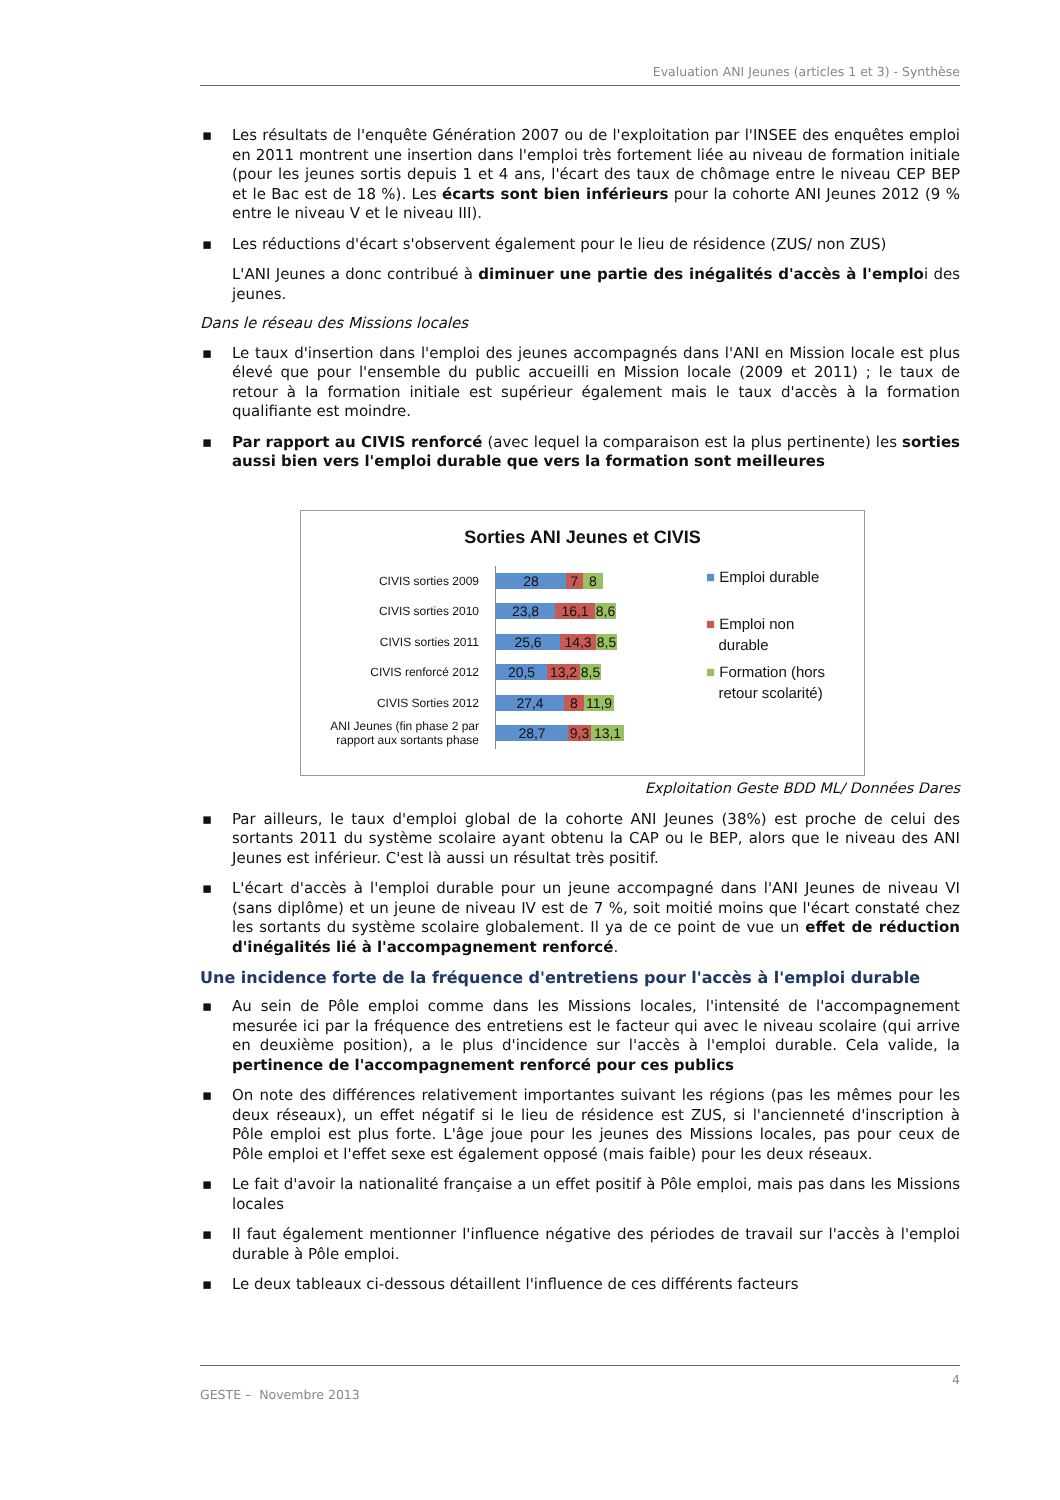Evaluation ANI Jeunes (articles 1 et 3) - Synthèse
▪ Les résultats de l'enquête Génération 2007 ou de l'exploitation par l'INSEE des enquêtes emploi en 2011 montrent une insertion dans l'emploi très fortement liée au niveau de formation initiale (pour les jeunes sortis depuis 1 et 4 ans, l'écart des taux de chômage entre le niveau CEP BEP et le Bac est de 18 %). Les écarts sont bien inférieurs pour la cohorte ANI Jeunes 2012 (9 % entre le niveau V et le niveau III).
▪ Les réductions d'écart s'observent également pour le lieu de résidence (ZUS/ non ZUS)
L'ANI Jeunes a donc contribué à diminuer une partie des inégalités d'accès à l'emploi des jeunes.
Dans le réseau des Missions locales
▪ Le taux d'insertion dans l'emploi des jeunes accompagnés dans l'ANI en Mission locale est plus élevé que pour l'ensemble du public accueilli en Mission locale (2009 et 2011) ; le taux de retour à la formation initiale est supérieur également mais le taux d'accès à la formation qualifiante est moindre.
▪ Par rapport au CIVIS renforcé (avec lequel la comparaison est la plus pertinente) les sorties aussi bien vers l'emploi durable que vers la formation sont meilleures
Sorties ANI Jeunes et CIVIS
CIVIS sorties 2009
28 7 8
CIVIS sorties 2010
23,8 16,1
8,6
CIVIS sorties 2011
25,6 14,3
8,5
CIVIS renforcé 2012
20,5
13,2
8,5
CIVIS Sorties 2012
27,4 8
11,9
ANI Jeunes (fin phase 2 par rapport aux sortants phase
28,7
9,3
13,1
■ Emploi durable
■ Emploi non
durable
■ Formation (hors
retour scolarité)
Exploitation Geste BDD ML/ Données Dares
▪ Par ailleurs, le taux d'emploi global de la cohorte ANI Jeunes (38%) est proche de celui des sortants 2011 du système scolaire ayant obtenu la CAP ou le BEP, alors que le niveau des ANI Jeunes est inférieur. C'est là aussi un résultat très positif.
▪ L'écart d'accès à l'emploi durable pour un jeune accompagné dans l'ANI Jeunes de niveau VI (sans diplôme) et un jeune de niveau IV est de 7 %, soit moitié moins que l'écart constaté chez les sortants du système scolaire globalement. Il ya de ce point de vue un effet de réduction d'inégalités lié à l'accompagnement renforcé.
Une incidence forte de la fréquence d'entretiens pour l'accès à l'emploi durable
▪ Au sein de Pôle emploi comme dans les Missions locales, l'intensité de l'accompagnement mesurée ici par la fréquence des entretiens est le facteur qui avec le niveau scolaire (qui arrive en deuxième position), a le plus d'incidence sur l'accès à l'emploi durable. Cela valide, la pertinence de l'accompagnement renforcé pour ces publics
▪ On note des différences relativement importantes suivant les régions (pas les mêmes pour les deux réseaux), un effet négatif si le lieu de résidence est ZUS, si l'ancienneté d'inscription à Pôle emploi est plus forte. L'âge joue pour les jeunes des Missions locales, pas pour ceux de Pôle emploi et l'effet sexe est également opposé (mais faible) pour les deux réseaux.
▪ Le fait d'avoir la nationalité française a un effet positif à Pôle emploi, mais pas dans les Missions locales
▪ Il faut également mentionner l'influence négative des périodes de travail sur l'accès à l'emploi durable à Pôle emploi.
▪ Le deux tableaux ci-dessous détaillent l'influence de ces différents facteurs
4
GESTE – Novembre 2013